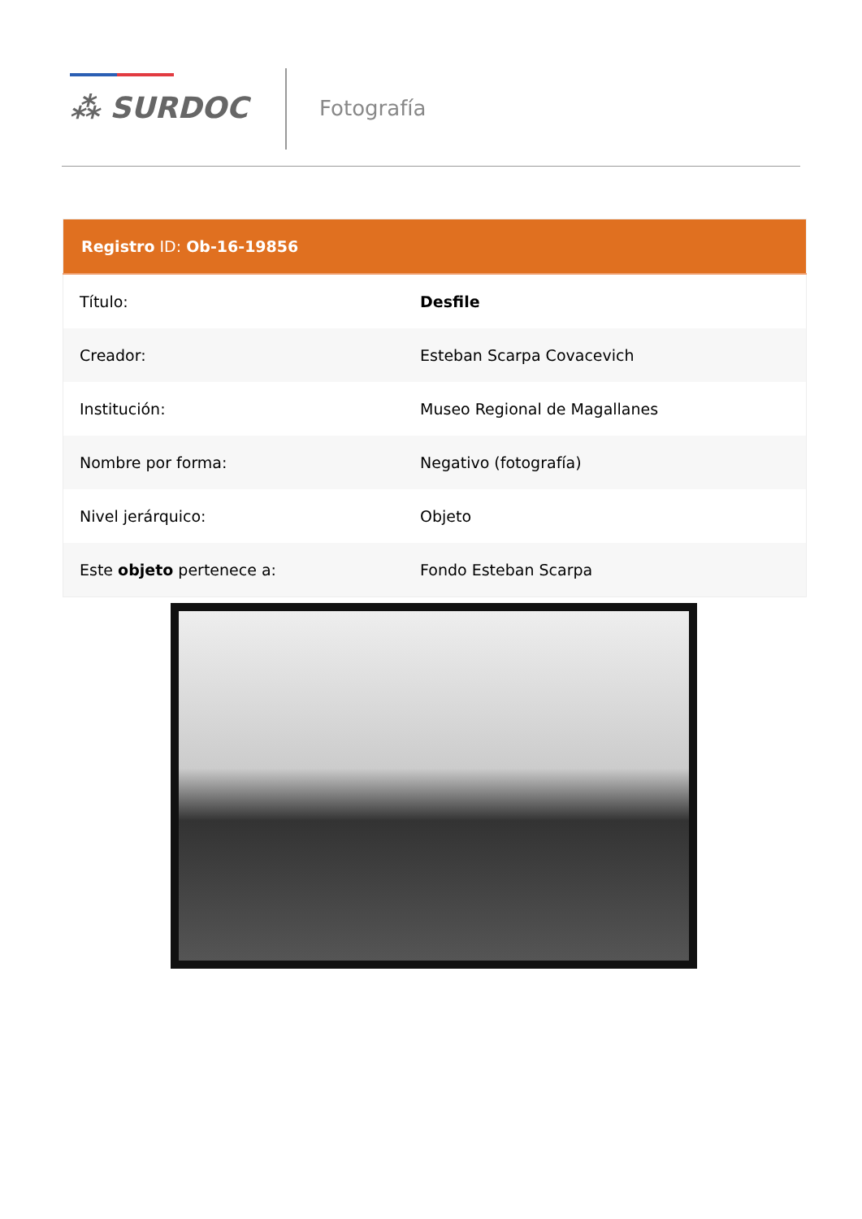⁂ SURDOC
Fotografía
| Registro ID: Ob-16-19856 | |
| --- | --- |
| Título: | Desfile |
| Creador: | Esteban Scarpa Covacevich |
| Institución: | Museo Regional de Magallanes |
| Nombre por forma: | Negativo (fotografía) |
| Nivel jerárquico: | Objeto |
| Este objeto pertenece a: | Fondo Esteban Scarpa |